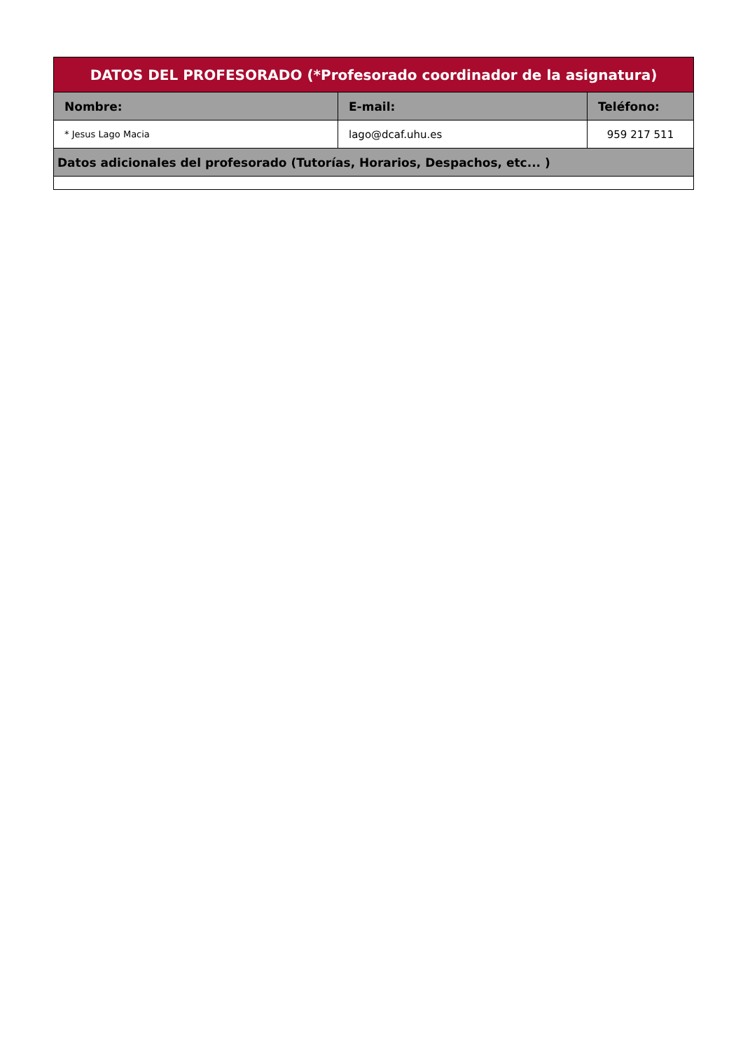| DATOS DEL PROFESORADO (*Profesorado coordinador de la asignatura) | | |
| --- | --- | --- |
| Nombre: | E-mail: | Teléfono: |
| * Jesus Lago Macia | lago@dcaf.uhu.es | 959 217 511 |
| Datos adicionales del profesorado (Tutorías, Horarios, Despachos, etc... ) | | |